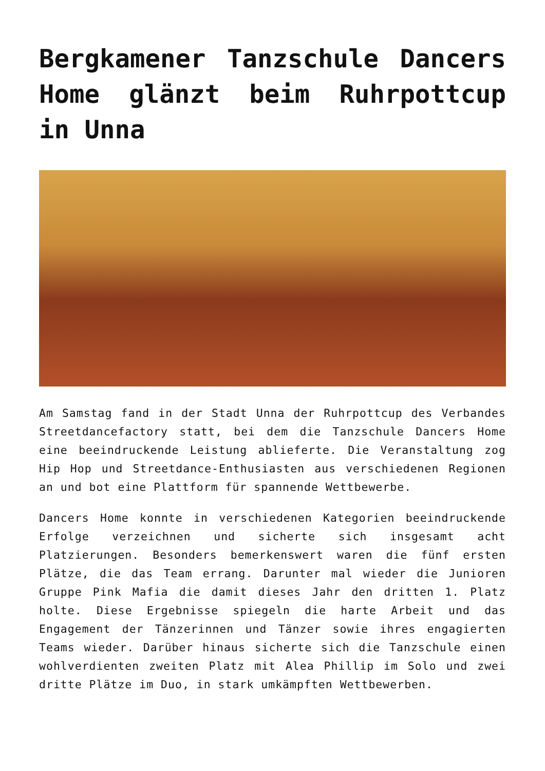Bergkamener Tanzschule Dancers Home glänzt beim Ruhrpottcup in Unna
Am Samstag fand in der Stadt Unna der Ruhrpottcup des Verbandes Streetdancefactory statt, bei dem die Tanzschule Dancers Home eine beeindruckende Leistung ablieferte. Die Veranstaltung zog Hip Hop und Streetdance-Enthusiasten aus verschiedenen Regionen an und bot eine Plattform für spannende Wettbewerbe.
Dancers Home konnte in verschiedenen Kategorien beeindruckende Erfolge verzeichnen und sicherte sich insgesamt acht Platzierungen. Besonders bemerkenswert waren die fünf ersten Plätze, die das Team errang. Darunter mal wieder die Junioren Gruppe Pink Mafia die damit dieses Jahr den dritten 1. Platz holte. Diese Ergebnisse spiegeln die harte Arbeit und das Engagement der Tänzerinnen und Tänzer sowie ihres engagierten Teams wieder. Darüber hinaus sicherte sich die Tanzschule einen wohlverdienten zweiten Platz mit Alea Phillip im Solo und zwei dritte Plätze im Duo, in stark umkämpften Wettbewerben.